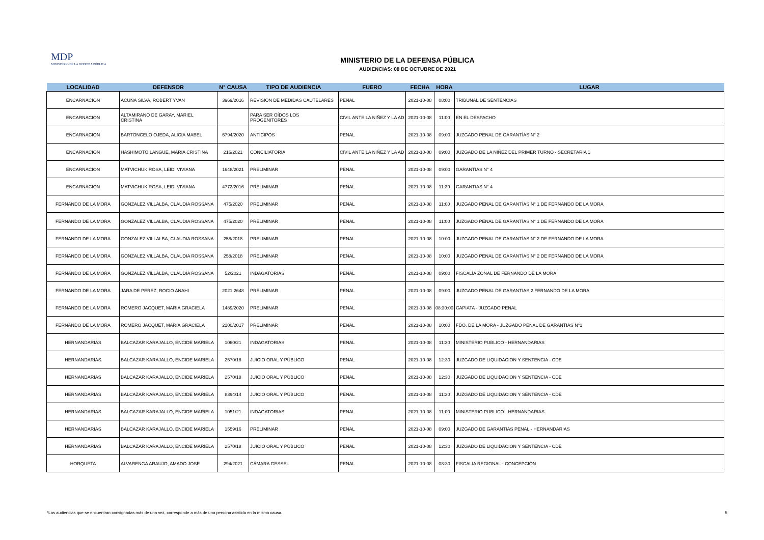MDP
MINISTERIO DE LA DEFENSA PÚBLICA
MINISTERIO DE LA DEFENSA PÚBLICA
AUDIENCIAS: 08 DE OCTUBRE DE 2021
| LOCALIDAD | DEFENSOR | N° CAUSA | TIPO DE AUDIENCIA | FUERO | FECHA | HORA | LUGAR |
| --- | --- | --- | --- | --- | --- | --- | --- |
| ENCARNACION | ACUÑA SILVA, ROBERT YVAN | 3969/2016 | REVISIÓN DE MEDIDAS CAUTELARES | PENAL | 2021-10-08 | 08:00 | TRIBUNAL DE SENTENCIAS |
| ENCARNACION | ALTAMIRANO DE GARAY, MARIEL CRISTINA | | PARA SER OÍDOS LOS PROGENITORES | CIVIL ANTE LA NIÑEZ Y LA AD | 2021-10-08 | 11:00 | EN EL DESPACHO |
| ENCARNACION | BARTONCELO OJEDA, ALICIA MABEL | 6794/2020 | ANTICIPOS | PENAL | 2021-10-08 | 09:00 | JUZGADO PENAL DE GARANTÍAS N° 2 |
| ENCARNACION | HASHIMOTO LANGUE, MARIA CRISTINA | 216/2021 | CONCILIATORIA | CIVIL ANTE LA NIÑEZ Y LA AD | 2021-10-08 | 09:00 | JUZGADO DE LA NIÑEZ DEL PRIMER TURNO - SECRETARIA 1 |
| ENCARNACION | MATVICHUK ROSA, LEIDI VIVIANA | 1648/2021 | PRELIMINAR | PENAL | 2021-10-08 | 09:00 | GARANTIAS N° 4 |
| ENCARNACION | MATVICHUK ROSA, LEIDI VIVIANA | 4772/2016 | PRELIMINAR | PENAL | 2021-10-08 | 11:30 | GARANTIAS N° 4 |
| FERNANDO DE LA MORA | GONZALEZ VILLALBA, CLAUDIA ROSSANA | 475/2020 | PRELIMINAR | PENAL | 2021-10-08 | 11:00 | JUZGADO PENAL DE GARANTÍAS N° 1 DE FERNANDO DE LA MORA |
| FERNANDO DE LA MORA | GONZALEZ VILLALBA, CLAUDIA ROSSANA | 475/2020 | PRELIMINAR | PENAL | 2021-10-08 | 11:00 | JUZGADO PENAL DE GARANTÍAS N° 1 DE FERNANDO DE LA MORA |
| FERNANDO DE LA MORA | GONZALEZ VILLALBA, CLAUDIA ROSSANA | 258/2018 | PRELIMINAR | PENAL | 2021-10-08 | 10:00 | JUZGADO PENAL DE GARANTÍAS N° 2 DE FERNANDO DE LA MORA |
| FERNANDO DE LA MORA | GONZALEZ VILLALBA, CLAUDIA ROSSANA | 258/2018 | PRELIMINAR | PENAL | 2021-10-08 | 10:00 | JUZGADO PENAL DE GARANTÍAS N° 2 DE FERNANDO DE LA MORA |
| FERNANDO DE LA MORA | GONZALEZ VILLALBA, CLAUDIA ROSSANA | 52/2021 | INDAGATORIAS | PENAL | 2021-10-08 | 09:00 | FISCALÍA ZONAL DE FERNANDO DE LA MORA |
| FERNANDO DE LA MORA | JARA DE PEREZ, ROCIO ANAHI | 2021 2648 | PRELIMINAR | PENAL | 2021-10-08 | 09:00 | JUZGADO PENAL DE GARANTIAS 2 FERNANDO DE LA MORA |
| FERNANDO DE LA MORA | ROMERO JACQUET, MARIA GRACIELA | 1489/2020 | PRELIMINAR | PENAL | 2021-10-08 | 08:30:00 | CAPIATA - JUZGADO PENAL |
| FERNANDO DE LA MORA | ROMERO JACQUET, MARIA GRACIELA | 2100/2017 | PRELIMINAR | PENAL | 2021-10-08 | 10:00 | FDO. DE LA MORA - JUZGADO PENAL DE GARANTIAS N°1 |
| HERNANDARIAS | BALCAZAR KARAJALLO, ENCIDE MARIELA | 1060/21 | INDAGATORIAS | PENAL | 2021-10-08 | 11:30 | MINISTERIO PUBLICO - HERNANDARIAS |
| HERNANDARIAS | BALCAZAR KARAJALLO, ENCIDE MARIELA | 2570/18 | JUICIO ORAL Y PÚBLICO | PENAL | 2021-10-08 | 12:30 | JUZGADO DE LIQUIDACION Y SENTENCIA - CDE |
| HERNANDARIAS | BALCAZAR KARAJALLO, ENCIDE MARIELA | 2570/18 | JUICIO ORAL Y PÚBLICO | PENAL | 2021-10-08 | 12:30 | JUZGADO DE LIQUIDACION Y SENTENCIA - CDE |
| HERNANDARIAS | BALCAZAR KARAJALLO, ENCIDE MARIELA | 8394/14 | JUICIO ORAL Y PÚBLICO | PENAL | 2021-10-08 | 11:30 | JUZGADO DE LIQUIDACION Y SENTENCIA - CDE |
| HERNANDARIAS | BALCAZAR KARAJALLO, ENCIDE MARIELA | 1051/21 | INDAGATORIAS | PENAL | 2021-10-08 | 11:00 | MINISTERIO PUBLICO - HERNANDARIAS |
| HERNANDARIAS | BALCAZAR KARAJALLO, ENCIDE MARIELA | 1559/16 | PRELIMINAR | PENAL | 2021-10-08 | 09:00 | JUZGADO DE GARANTIAS PENAL - HERNANDARIAS |
| HERNANDARIAS | BALCAZAR KARAJALLO, ENCIDE MARIELA | 2570/18 | JUICIO ORAL Y PÚBLICO | PENAL | 2021-10-08 | 12:30 | JUZGADO DE LIQUIDACION Y SENTENCIA - CDE |
| HORQUETA | ALVARENGA ARAUJO, AMADO JOSE | 294/2021 | CÁMARA GESSEL | PENAL | 2021-10-08 | 08:30 | FISCALIA REGIONAL - CONCEPCIÓN |
*Las audiencias que se encuentran consignadas más de una vez, corresponde a más de una persona asistida en la misma causa. 5